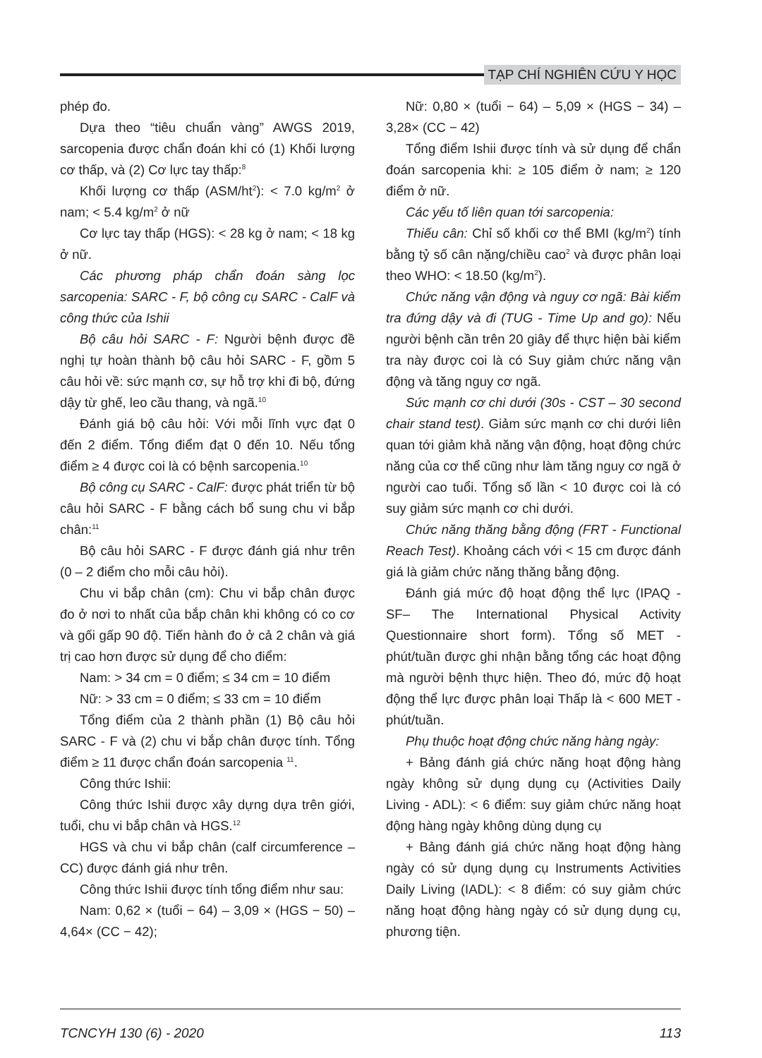TẠP CHÍ NGHIÊN CỨU Y HỌC
phép đo.
Dựa theo “tiêu chuẩn vàng” AWGS 2019, sarcopenia được chẩn đoán khi có (1) Khối lượng cơ thấp, và (2) Cơ lực tay thấp:<sup>8</sup>
Khối lượng cơ thấp (ASM/ht<sup>2</sup>): < 7.0 kg/m<sup>2</sup> ở nam; < 5.4 kg/m<sup>2</sup> ở nữ
Cơ lực tay thấp (HGS): < 28 kg ở nam; < 18 kg ở nữ.
Các phương pháp chẩn đoán sàng lọc sarcopenia: SARC - F, bộ công cụ SARC - CalF và công thức của Ishii
Bộ câu hỏi SARC - F: Người bệnh được đề nghị tự hoàn thành bộ câu hỏi SARC - F, gồm 5 câu hỏi về: sức mạnh cơ, sự hỗ trợ khi đi bộ, đứng dậy từ ghế, leo cầu thang, và ngã.<sup>10</sup>
Đánh giá bộ câu hỏi: Với mỗi lĩnh vực đạt 0 đến 2 điểm. Tổng điểm đạt 0 đến 10. Nếu tổng điểm ≥ 4 được coi là có bệnh sarcopenia.<sup>10</sup>
Bộ công cụ SARC - CalF: được phát triển từ bộ câu hỏi SARC - F bằng cách bổ sung chu vi bắp chân:<sup>11</sup>
Bộ câu hỏi SARC - F được đánh giá như trên (0 – 2 điểm cho mỗi câu hỏi).
Chu vi bắp chân (cm): Chu vi bắp chân được đo ở nơi to nhất của bắp chân khi không có co cơ và gối gấp 90 độ. Tiến hành đo ở cả 2 chân và giá trị cao hơn được sử dụng để cho điểm:
Nam: > 34 cm = 0 điểm; ≤ 34 cm = 10 điểm
Nữ: > 33 cm = 0 điểm; ≤ 33 cm = 10 điểm
Tổng điểm của 2 thành phần (1) Bộ câu hỏi SARC - F và (2) chu vi bắp chân được tính. Tổng điểm ≥ 11 được chẩn đoán sarcopenia <sup>11</sup>.
Công thức Ishii:
Công thức Ishii được xây dựng dựa trên giới, tuổi, chu vi bắp chân và HGS.<sup>12</sup>
HGS và chu vi bắp chân (calf circumference – CC) được đánh giá như trên.
Công thức Ishii được tính tổng điểm như sau:
Nam: 0,62 × (tuổi − 64) – 3,09 × (HGS − 50) – 4,64× (CC − 42);
Nữ: 0,80 × (tuổi − 64) – 5,09 × (HGS − 34) – 3,28× (CC − 42)
Tổng điểm Ishii được tính và sử dụng để chẩn đoán sarcopenia khi: ≥ 105 điểm ở nam; ≥ 120 điểm ở nữ.
Các yếu tố liên quan tới sarcopenia:
Thiếu cân: Chỉ số khối cơ thể BMI (kg/m<sup>2</sup>) tính bằng tỷ số cân nặng/chiều cao<sup>2</sup> và được phân loại theo WHO: < 18.50 (kg/m<sup>2</sup>).
Chức năng vận động và nguy cơ ngã: Bài kiểm tra đứng dậy và đi (TUG - Time Up and go): Nếu người bệnh cần trên 20 giây để thực hiện bài kiểm tra này được coi là có Suy giảm chức năng vận động và tăng nguy cơ ngã.
Sức mạnh cơ chi dưới (30s - CST – 30 second chair stand test). Giảm sức mạnh cơ chi dưới liên quan tới giảm khả năng vận động, hoạt động chức năng của cơ thể cũng như làm tăng nguy cơ ngã ở người cao tuổi. Tổng số lần < 10 được coi là có suy giảm sức mạnh cơ chi dưới.
Chức năng thăng bằng động (FRT - Functional Reach Test). Khoảng cách với < 15 cm được đánh giá là giảm chức năng thăng bằng động.
Đánh giá mức độ hoạt động thể lực (IPAQ - SF– The International Physical Activity Questionnaire short form). Tổng số MET - phút/tuần được ghi nhận bằng tổng các hoạt động mà người bệnh thực hiện. Theo đó, mức độ hoạt động thể lực được phân loại Thấp là < 600 MET - phút/tuần.
Phụ thuộc hoạt động chức năng hàng ngày:
+ Bảng đánh giá chức năng hoạt động hàng ngày không sử dụng dụng cụ (Activities Daily Living - ADL): < 6 điểm: suy giảm chức năng hoạt động hàng ngày không dùng dụng cụ
+ Bảng đánh giá chức năng hoạt động hàng ngày có sử dụng dụng cụ Instruments Activities Daily Living (IADL): < 8 điểm: có suy giảm chức năng hoạt động hàng ngày có sử dụng dụng cụ, phương tiện.
TCNCYH 130 (6) - 2020 113